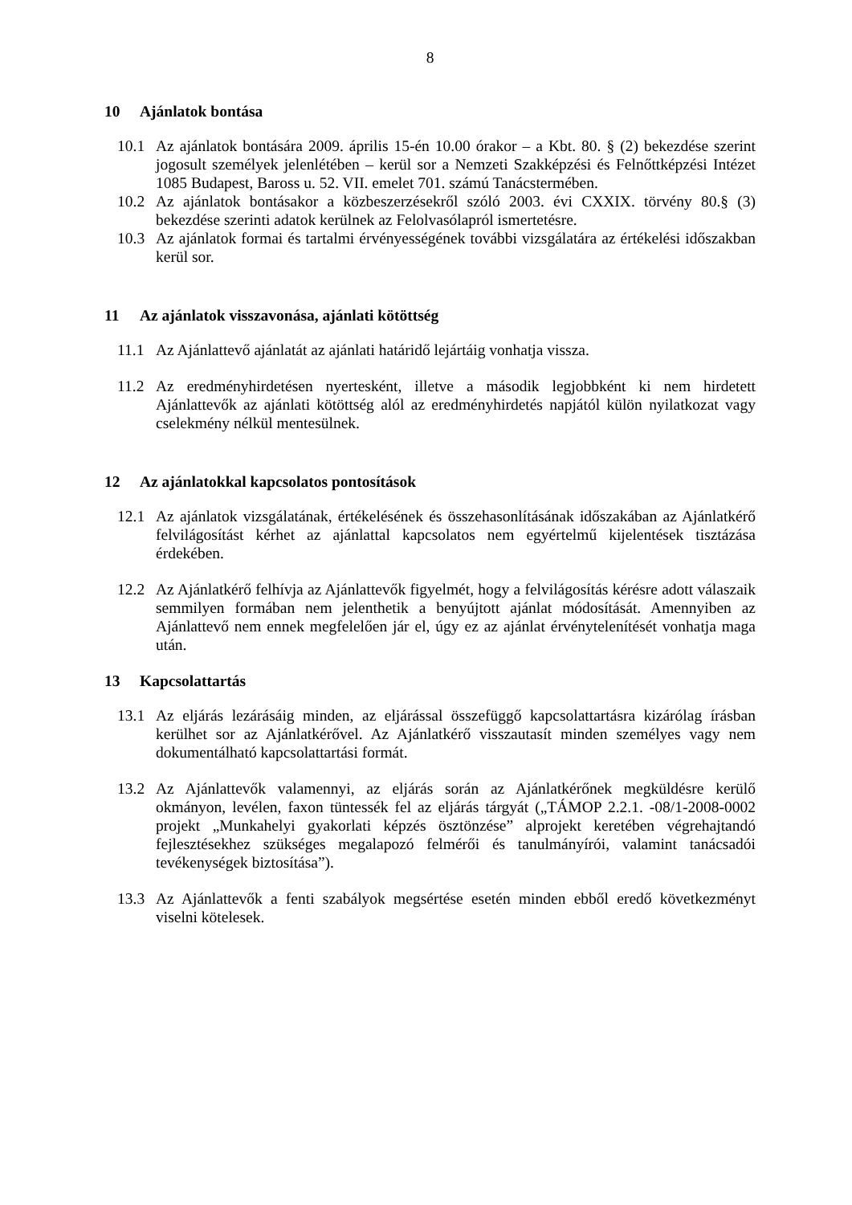8
10 Ajánlatok bontása
10.1 Az ajánlatok bontására 2009. április 15-én 10.00 órakor – a Kbt. 80. § (2) bekezdése szerint jogosult személyek jelenlétében – kerül sor a Nemzeti Szakképzési és Felnőttképzési Intézet 1085 Budapest, Baross u. 52. VII. emelet 701. számú Tanácstermében.
10.2 Az ajánlatok bontásakor a közbeszerzésekről szóló 2003. évi CXXIX. törvény 80.§ (3) bekezdése szerinti adatok kerülnek az Felolvasólapról ismertetésre.
10.3 Az ajánlatok formai és tartalmi érvényességének további vizsgálatára az értékelési időszakban kerül sor.
11 Az ajánlatok visszavonása, ajánlati kötöttség
11.1 Az Ajánlattevő ajánlatát az ajánlati határidő lejártáig vonhatja vissza.
11.2 Az eredményhirdetésen nyertesként, illetve a második legjobbként ki nem hirdetett Ajánlattevők az ajánlati kötöttség alól az eredményhirdetés napjától külön nyilatkozat vagy cselekmény nélkül mentesülnek.
12 Az ajánlatokkal kapcsolatos pontosítások
12.1 Az ajánlatok vizsgálatának, értékelésének és összehasonlításának időszakában az Ajánlatkérő felvilágosítást kérhet az ajánlattal kapcsolatos nem egyértelmű kijelentések tisztázása érdekében.
12.2 Az Ajánlatkérő felhívja az Ajánlattevők figyelmét, hogy a felvilágosítás kérésre adott válaszaik semmilyen formában nem jelenthetik a benyújtott ajánlat módosítását. Amennyiben az Ajánlattevő nem ennek megfelelően jár el, úgy ez az ajánlat érvénytelenítését vonhatja maga után.
13 Kapcsolattartás
13.1 Az eljárás lezárásáig minden, az eljárással összefüggő kapcsolattartásra kizárólag írásban kerülhet sor az Ajánlatkérővel. Az Ajánlatkérő visszautasít minden személyes vagy nem dokumentálható kapcsolattartási formát.
13.2 Az Ajánlattevők valamennyi, az eljárás során az Ajánlatkérőnek megküldésre kerülő okmányon, levélen, faxon tüntessék fel az eljárás tárgyát („TÁMOP 2.2.1. -08/1-2008-0002 projekt „Munkahelyi gyakorlati képzés ösztönzése” alprojekt keretében végrehajtandó fejlesztésekhez szükséges megalapozó felmérői és tanulmányírói, valamint tanácsadói tevékenységek biztosítása”).
13.3 Az Ajánlattevők a fenti szabályok megsértése esetén minden ebből eredő következményt viselni kötelesek.